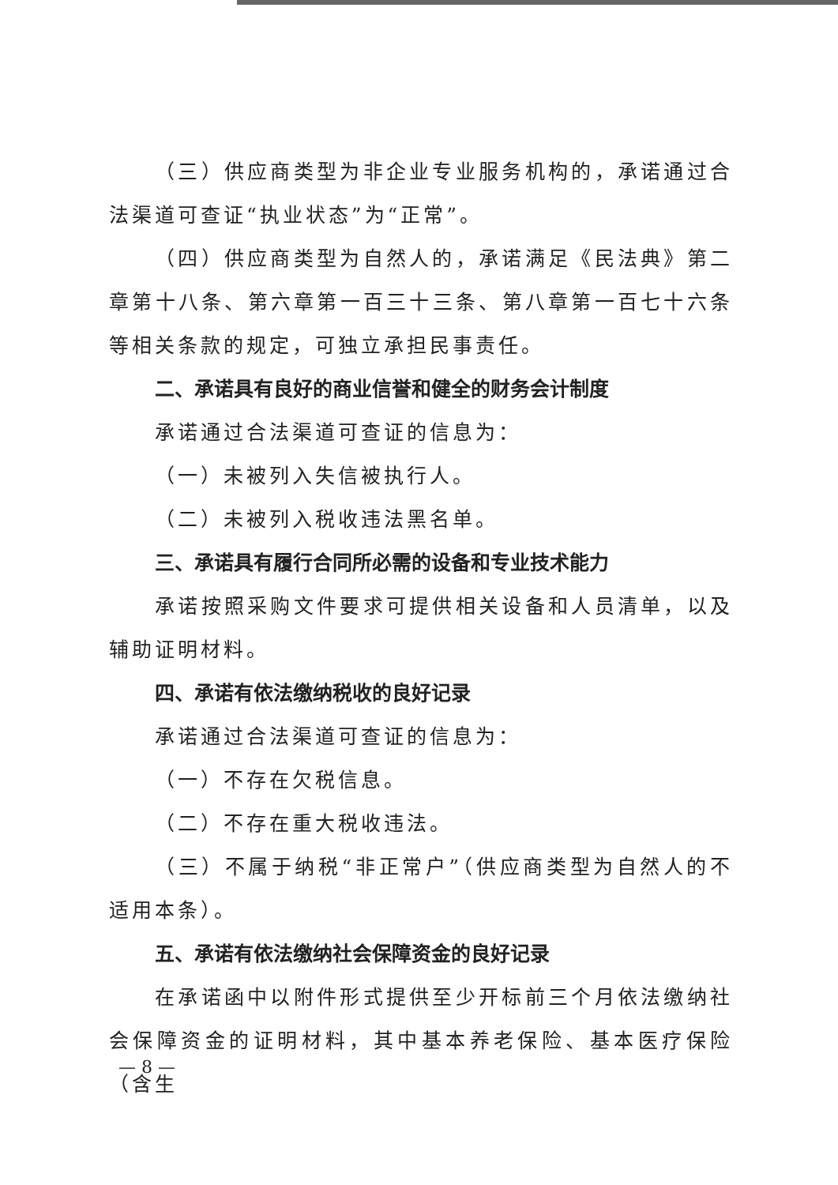（三）供应商类型为非企业专业服务机构的，承诺通过合法渠道可查证“执业状态”为“正常”。
（四）供应商类型为自然人的，承诺满足《民法典》第二章第十八条、第六章第一百三十三条、第八章第一百七十六条等相关条款的规定，可独立承担民事责任。
二、承诺具有良好的商业信誉和健全的财务会计制度
承诺通过合法渠道可查证的信息为：
（一）未被列入失信被执行人。
（二）未被列入税收违法黑名单。
三、承诺具有履行合同所必需的设备和专业技术能力
承诺按照采购文件要求可提供相关设备和人员清单，以及辅助证明材料。
四、承诺有依法缴纳税收的良好记录
承诺通过合法渠道可查证的信息为：
（一）不存在欠税信息。
（二）不存在重大税收违法。
（三）不属于纳税“非正常户”（供应商类型为自然人的不适用本条）。
五、承诺有依法缴纳社会保障资金的良好记录
在承诺函中以附件形式提供至少开标前三个月依法缴纳社会保障资金的证明材料，其中基本养老保险、基本医疗保险（含生
— 8 —